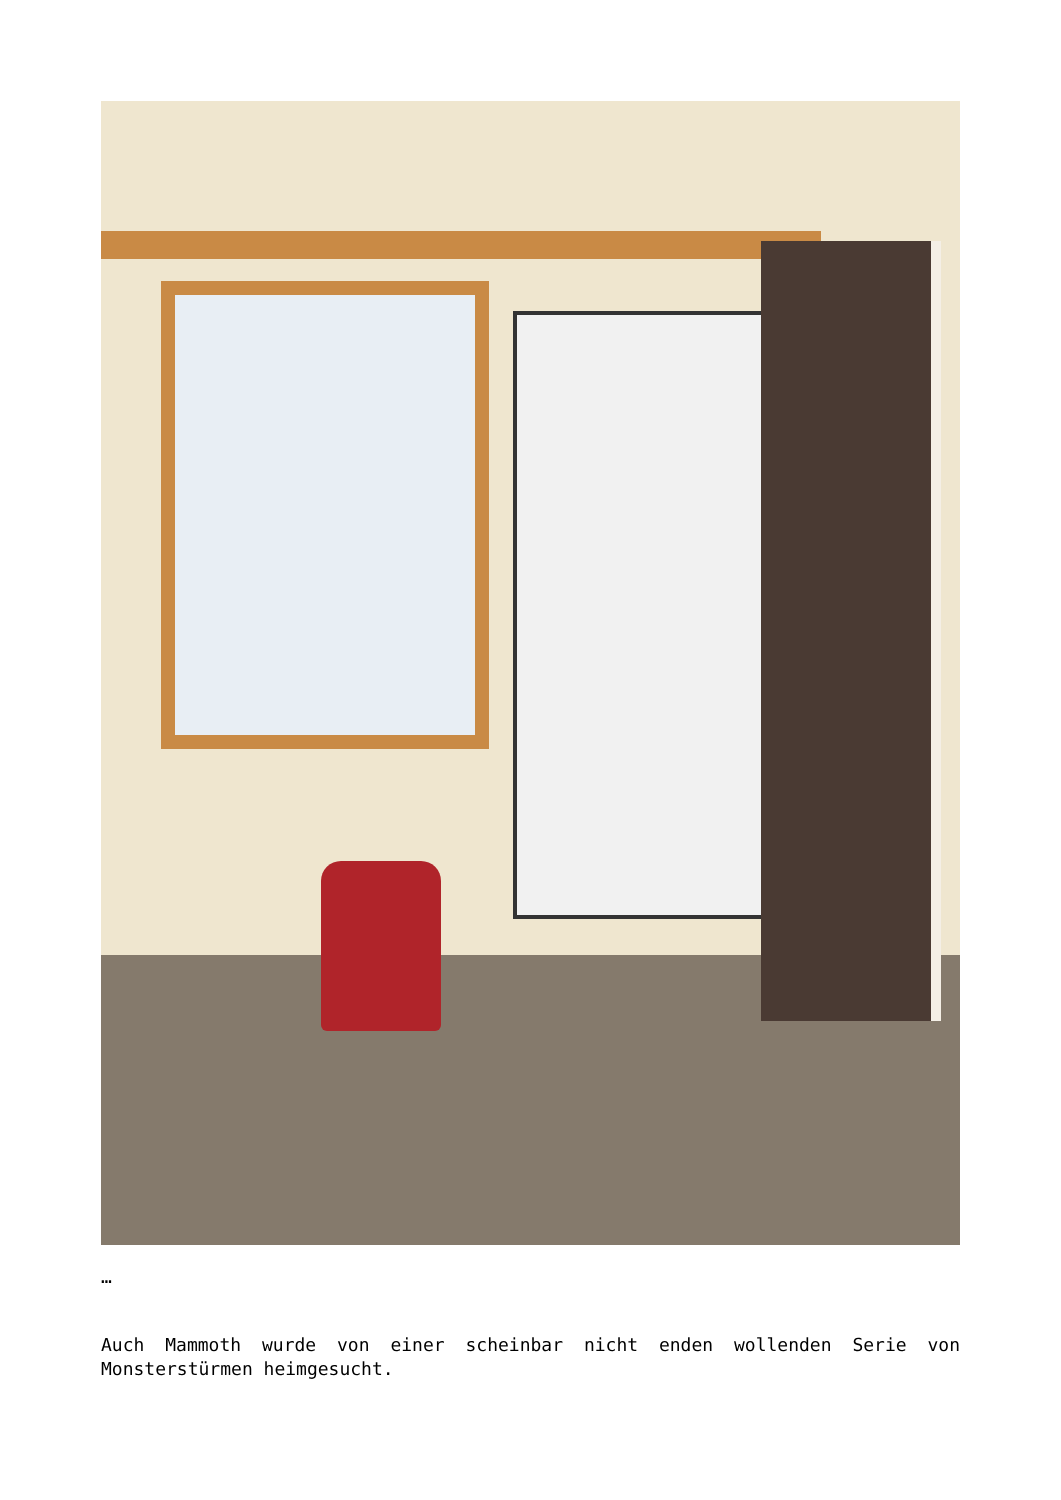…
Auch Mammoth wurde von einer scheinbar nicht enden wollenden Serie von Monsterstürmen heimgesucht.